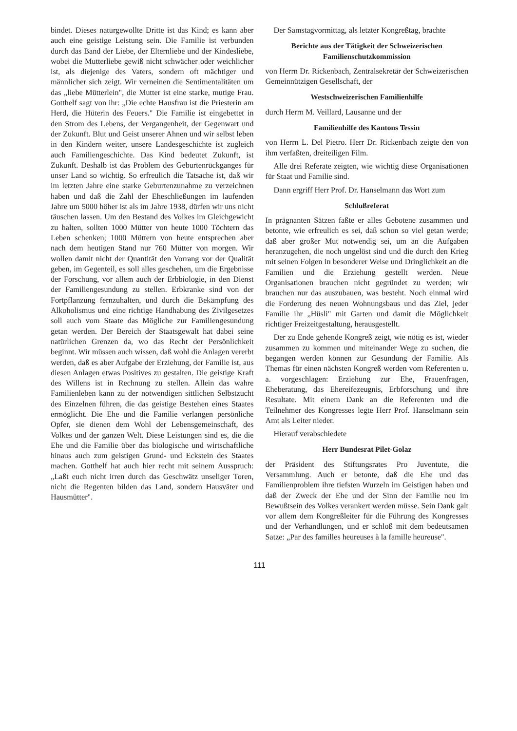bindet. Dieses naturgewollte Dritte ist das Kind; es kann aber auch eine geistige Leistung sein. Die Familie ist verbunden durch das Band der Liebe, der Elternliebe und der Kindesliebe, wobei die Mutterliebe gewiß nicht schwächer oder weichlicher ist, als diejenige des Vaters, sondern oft mächtiger und männlicher sich zeigt. Wir verneinen die Sentimentalitäten um das „liebe Mütterlein", die Mutter ist eine starke, mutige Frau. Gotthelf sagt von ihr: „Die echte Hausfrau ist die Priesterin am Herd, die Hüterin des Feuers." Die Familie ist eingebettet in den Strom des Lebens, der Vergangenheit, der Gegenwart und der Zukunft. Blut und Geist unserer Ahnen und wir selbst leben in den Kindern weiter, unsere Landesgeschichte ist zugleich auch Familiengeschichte. Das Kind bedeutet Zukunft, ist Zukunft. Deshalb ist das Problem des Geburtenrückganges für unser Land so wichtig. So erfreulich die Tatsache ist, daß wir im letzten Jahre eine starke Geburtenzunahme zu verzeichnen haben und daß die Zahl der Eheschließungen im laufenden Jahre um 5000 höher ist als im Jahre 1938, dürfen wir uns nicht täuschen lassen. Um den Bestand des Volkes im Gleichgewicht zu halten, sollten 1000 Mütter von heute 1000 Töchtern das Leben schenken; 1000 Müttern von heute entsprechen aber nach dem heutigen Stand nur 760 Mütter von morgen. Wir wollen damit nicht der Quantität den Vorrang vor der Qualität geben, im Gegenteil, es soll alles geschehen, um die Ergebnisse der Forschung, vor allem auch der Erbbiologie, in den Dienst der Familiengesundung zu stellen. Erbkranke sind von der Fortpflanzung fernzuhalten, und durch die Bekämpfung des Alkoholismus und eine richtige Handhabung des Zivilgesetzes soll auch vom Staate das Mögliche zur Familiengesundung getan werden. Der Bereich der Staatsgewalt hat dabei seine natürlichen Grenzen da, wo das Recht der Persönlichkeit beginnt. Wir müssen auch wissen, daß wohl die Anlagen vererbt werden, daß es aber Aufgabe der Erziehung, der Familie ist, aus diesen Anlagen etwas Positives zu gestalten. Die geistige Kraft des Willens ist in Rechnung zu stellen. Allein das wahre Familienleben kann zu der notwendigen sittlichen Selbstzucht des Einzelnen führen, die das geistige Bestehen eines Staates ermöglicht. Die Ehe und die Familie verlangen persönliche Opfer, sie dienen dem Wohl der Lebensgemeinschaft, des Volkes und der ganzen Welt. Diese Leistungen sind es, die die Ehe und die Familie über das biologische und wirtschaftliche hinaus auch zum geistigen Grund- und Eckstein des Staates machen. Gotthelf hat auch hier recht mit seinem Ausspruch: „Laßt euch nicht irren durch das Geschwätz unseliger Toren, nicht die Regenten bilden das Land, sondern Hausväter und Hausmütter".
Der Samstagvormittag, als letzter Kongreßtag, brachte
Berichte aus der Tätigkeit der Schweizerischen Familienschutzkommission
von Herrn Dr. Rickenbach, Zentralsekretär der Schweizerischen Gemeinnützigen Gesellschaft, der
Westschweizerischen Familienhilfe
durch Herrn M. Veillard, Lausanne und der
Familienhilfe des Kantons Tessin
von Herrn L. Del Pietro. Herr Dr. Rickenbach zeigte den von ihm verfaßten, dreiteiligen Film.
Alle drei Referate zeigten, wie wichtig diese Organisationen für Staat und Familie sind.
Dann ergriff Herr Prof. Dr. Hanselmann das Wort zum
Schlußreferat
In prägnanten Sätzen faßte er alles Gebotene zusammen und betonte, wie erfreulich es sei, daß schon so viel getan werde; daß aber großer Mut notwendig sei, um an die Aufgaben heranzugehen, die noch ungelöst sind und die durch den Krieg mit seinen Folgen in besonderer Weise und Dringlichkeit an die Familien und die Erziehung gestellt werden. Neue Organisationen brauchen nicht gegründet zu werden; wir brauchen nur das auszubauen, was besteht. Noch einmal wird die Forderung des neuen Wohnungsbaus und das Ziel, jeder Familie ihr „Hüsli" mit Garten und damit die Möglichkeit richtiger Freizeitgestaltung, herausgestellt.
Der zu Ende gehende Kongreß zeigt, wie nötig es ist, wieder zusammen zu kommen und miteinander Wege zu suchen, die begangen werden können zur Gesundung der Familie. Als Themas für einen nächsten Kongreß werden vom Referenten u. a. vorgeschlagen: Erziehung zur Ehe, Frauenfragen, Eheberatung, das Ehereifezeugnis, Erbforschung und ihre Resultate. Mit einem Dank an die Referenten und die Teilnehmer des Kongresses legte Herr Prof. Hanselmann sein Amt als Leiter nieder.
Hierauf verabschiedete
Herr Bundesrat Pilet-Golaz
der Präsident des Stiftungsrates Pro Juventute, die Versammlung. Auch er betonte, daß die Ehe und das Familienproblem ihre tiefsten Wurzeln im Geistigen haben und daß der Zweck der Ehe und der Sinn der Familie neu im Bewußtsein des Volkes verankert werden müsse. Sein Dank galt vor allem dem Kongreßleiter für die Führung des Kongresses und der Verhandlungen, und er schloß mit dem bedeutsamen Satze: „Par des familles heureuses à la famille heureuse".
111